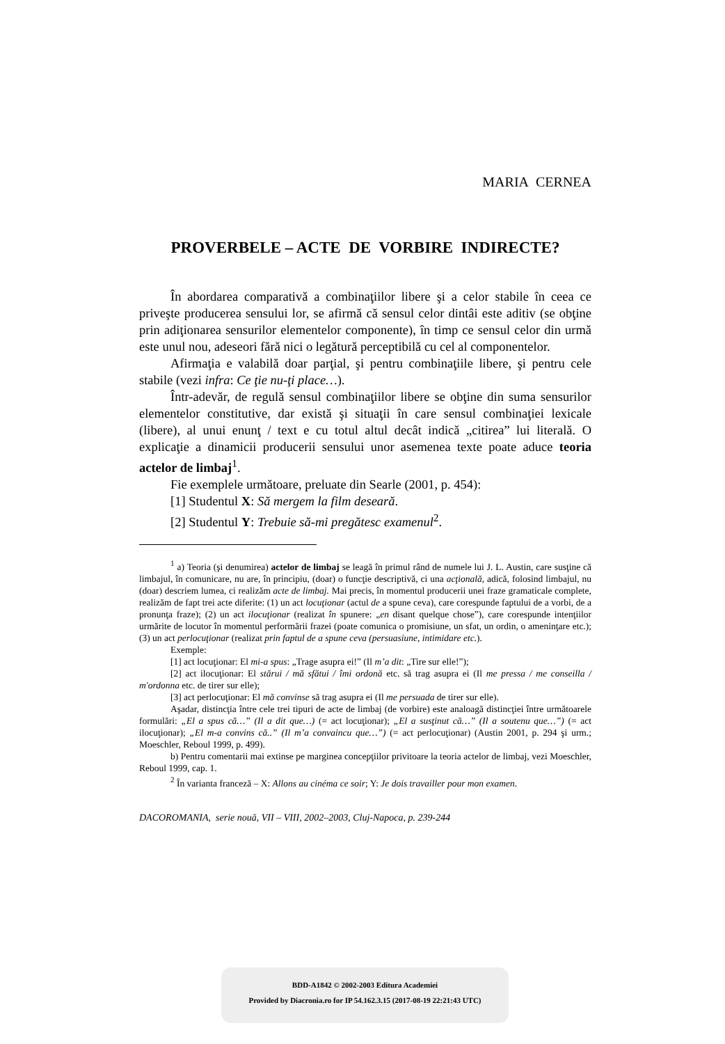MARIA CERNEA
PROVERBELE – ACTE DE VORBIRE INDIRECTE?
În abordarea comparativă a combinaţiilor libere şi a celor stabile în ceea ce priveşte producerea sensului lor, se afirmă că sensul celor dintâi este aditiv (se obţine prin adiţionarea sensurilor elementelor componente), în timp ce sensul celor din urmă este unul nou, adeseori fără nici o legătură perceptibilă cu cel al componentelor.
Afirmaţia e valabilă doar parţial, şi pentru combinaţiile libere, şi pentru cele stabile (vezi infra: Ce ţie nu-ţi place…).
Într-adevăr, de regulă sensul combinaţiilor libere se obţine din suma sensurilor elementelor constitutive, dar există şi situaţii în care sensul combinaţiei lexicale (libere), al unui enunţ / text e cu totul altul decât indică „citirea” lui literală. O explicaţie a dinamicii producerii sensului unor asemenea texte poate aduce teoria actelor de limbaj<sup>1</sup>.
Fie exemplele următoare, preluate din Searle (2001, p. 454):
[1] Studentul X: Să mergem la film deseară.
[2] Studentul Y: Trebuie să-mi pregătesc examenul<sup>2</sup>.
<sup>1</sup> a) Teoria (şi denumirea) actelor de limbaj se leagă în primul rând de numele lui J. L. Austin, care susţine că limbajul, în comunicare, nu are, în principiu, (doar) o funcţie descriptivă, ci una acţională, adică, folosind limbajul, nu (doar) descriem lumea, ci realizăm acte de limbaj. Mai precis, în momentul producerii unei fraze gramaticale complete, realizăm de fapt trei acte diferite: (1) un act locuţionar (actul de a spune ceva), care corespunde faptului de a vorbi, de a pronunţa fraze); (2) un act ilocuţionar (realizat în spunere: „en disant quelque chose”), care corespunde intenţiilor urmărite de locutor în momentul performării frazei (poate comunica o promisiune, un sfat, un ordin, o ameninţare etc.); (3) un act perlocuţionar (realizat prin faptul de a spune ceva (persuasiune, intimidare etc.).
Exemple:
[1] act locuţionar: El mi-a spus: „Trage asupra ei!” (Il m’a dit: „Tire sur elle!”);
[2] act ilocuţionar: El stărui / mă sfătui / îmi ordonă etc. să trag asupra ei (Il me pressa / me conseilla / m'ordonna etc. de tirer sur elle);
[3] act perlocuţionar: El mă convinse să trag asupra ei (Il me persuada de tirer sur elle).
Aşadar, distincţia între cele trei tipuri de acte de limbaj (de vorbire) este analoagă distincţiei între următoarele formulări: „El a spus că…” (Il a dit que…) (= act locuţionar); „El a susţinut că…” (Il a soutenu que…”) (= act ilocuţionar); „El m-a convins că..” (Il m’a convaincu que…”) (= act perlocuţionar) (Austin 2001, p. 294 şi urm.; Moeschler, Reboul 1999, p. 499).
b) Pentru comentarii mai extinse pe marginea concepţiilor privitoare la teoria actelor de limbaj, vezi Moeschler, Reboul 1999, cap. 1.
<sup>2</sup> În varianta franceză – X: Allons au cinéma ce soir; Y: Je dois travailler pour mon examen.
DACOROMANIA, serie nouă, VII – VIII, 2002–2003, Cluj-Napoca, p. 239-244
BDD-A1842 © 2002-2003 Editura Academiei
Provided by Diacronia.ro for IP 54.162.3.15 (2017-08-19 22:21:43 UTC)